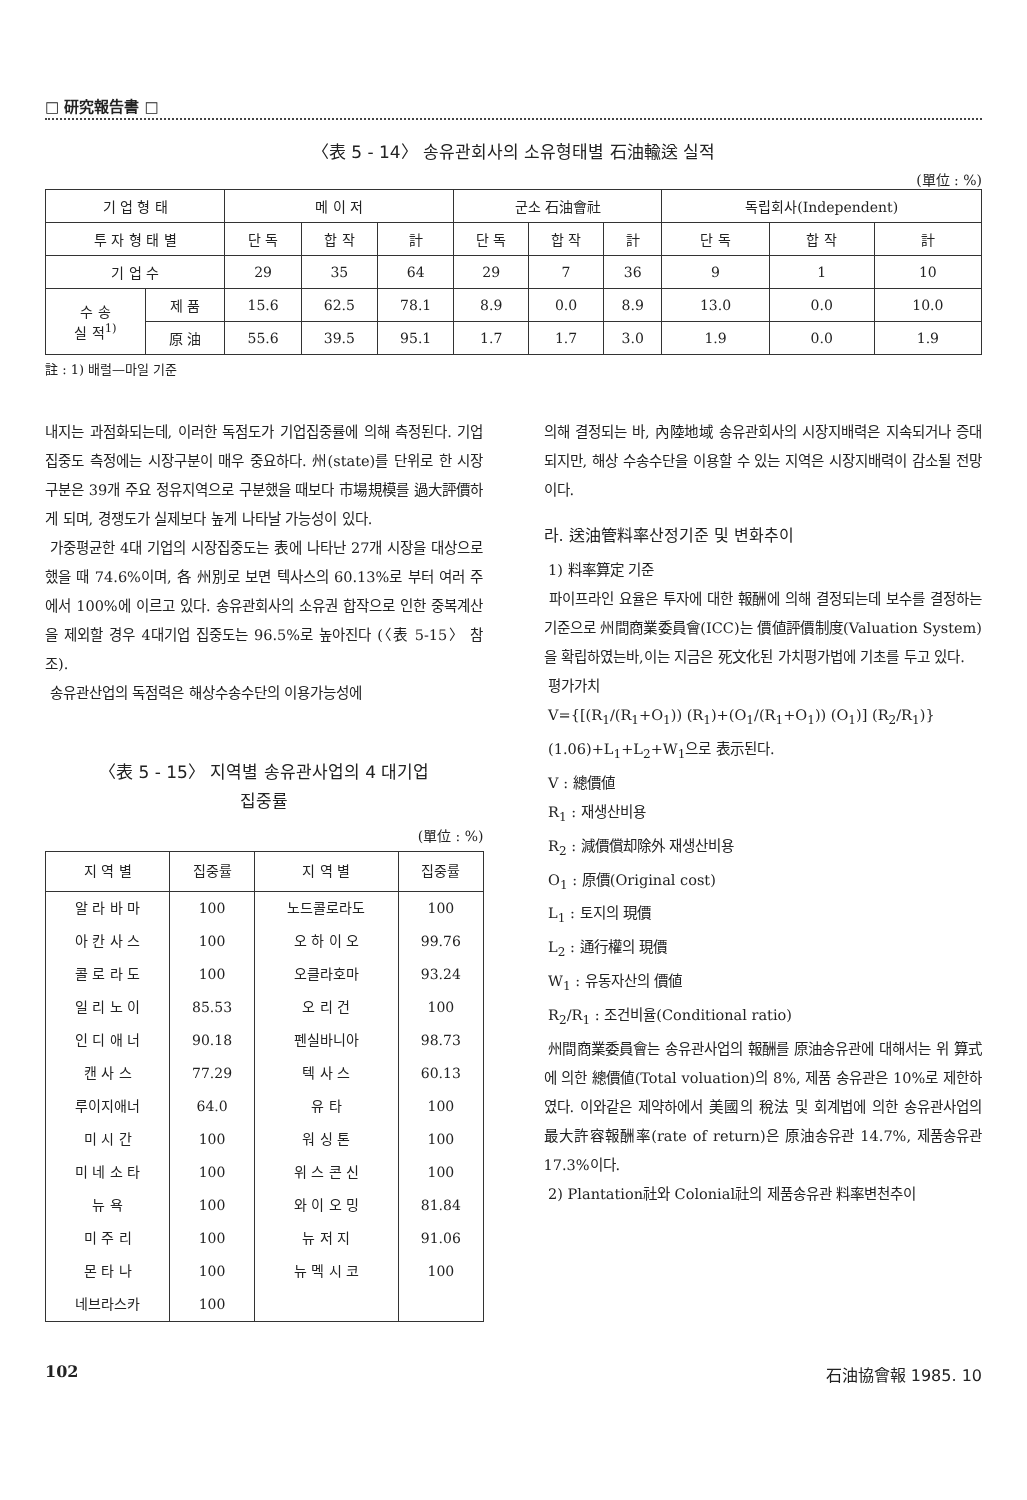□ 研究報告書 □
〈表 5 - 14〉 송유관회사의 소유형태별 石油輸送 실적
(單位 : %)
| 기 업 형 태 | | 메 이 저 | | | 군소 石油會社 | | | 독립회사(Independent) | | |
| --- | --- | --- | --- | --- | --- | --- | --- | --- | --- | --- |
| 투 자 형 태 별 | | 단 독 | 합 작 | 計 | 단 독 | 합 작 | 計 | 단 독 | 합 작 | 計 |
| 기 업 수 | | 29 | 35 | 64 | 29 | 7 | 36 | 9 | 1 | 10 |
| 수 송 실 적<sup>1)</sup> | 제 품 | 15.6 | 62.5 | 78.1 | 8.9 | 0.0 | 8.9 | 13.0 | 0.0 | 10.0 |
| | 原 油 | 55.6 | 39.5 | 95.1 | 1.7 | 1.7 | 3.0 | 1.9 | 0.0 | 1.9 |
註 : 1) 배럴—마일 기준
내지는 과점화되는데, 이러한 독점도가 기업집중률에 의해 측정된다. 기업집중도 측정에는 시장구분이 매우 중요하다. 州(state)를 단위로 한 시장구분은 39개 주요 정유지역으로 구분했을 때보다 市場規模를 過大評價하게 되며, 경쟁도가 실제보다 높게 나타날 가능성이 있다.
가중평균한 4대 기업의 시장집중도는 表에 나타난 27개 시장을 대상으로 했을 때 74.6%이며, 各 州別로 보면 텍사스의 60.13%로 부터 여러 주에서 100%에 이르고 있다. 송유관회사의 소유권 합작으로 인한 중복계산을 제외할 경우 4대기업 집중도는 96.5%로 높아진다 (〈表 5-15〉 참조).
송유관산업의 독점력은 해상수송수단의 이용가능성에
〈表 5 - 15〉 지역별 송유관사업의 4 대기업
집중률
(單位 : %)
| 지 역 별 | 집중률 | 지 역 별 | 집중률 |
| --- | --- | --- | --- |
| 알 라 바 마 | 100 | 노드콜로라도 | 100 |
| 아 칸 사 스 | 100 | 오 하 이 오 | 99.76 |
| 콜 로 라 도 | 100 | 오클라호마 | 93.24 |
| 일 리 노 이 | 85.53 | 오 리 건 | 100 |
| 인 디 애 너 | 90.18 | 펜실바니아 | 98.73 |
| 캔 사 스 | 77.29 | 텍 사 스 | 60.13 |
| 루이지애너 | 64.0 | 유 타 | 100 |
| 미 시 간 | 100 | 워 싱 톤 | 100 |
| 미 네 소 타 | 100 | 위 스 콘 신 | 100 |
| 뉴 욕 | 100 | 와 이 오 밍 | 81.84 |
| 미 주 리 | 100 | 뉴 저 지 | 91.06 |
| 몬 타 나 | 100 | 뉴 멕 시 코 | 100 |
| 네브라스카 | 100 | | |
의해 결정되는 바, 內陸地域 송유관회사의 시장지배력은 지속되거나 증대되지만, 해상 수송수단을 이용할 수 있는 지역은 시장지배력이 감소될 전망이다.
라. 送油管料率산정기준 및 변화추이
1) 料率算定 기준
파이프라인 요율은 투자에 대한 報酬에 의해 결정되는데 보수를 결정하는 기준으로 州間商業委員會(ICC)는 價値評價制度(Valuation System)을 확립하였는바,이는 지금은 死文化된 가치평가법에 기초를 두고 있다.
평가가치
V={[(R<sub>1</sub>/(R<sub>1</sub>+O<sub>1</sub>)) (R<sub>1</sub>)+(O<sub>1</sub>/(R<sub>1</sub>+O<sub>1</sub>)) (O<sub>1</sub>)] (R<sub>2</sub>/R<sub>1</sub>)}
(1.06)+L<sub>1</sub>+L<sub>2</sub>+W<sub>1</sub>으로 表示된다.
V : 總價値
R<sub>1</sub> : 재생산비용
R<sub>2</sub> : 減價償却除外 재생산비용
O<sub>1</sub> : 原價(Original cost)
L<sub>1</sub> : 토지의 現價
L<sub>2</sub> : 通行權의 現價
W<sub>1</sub> : 유동자산의 價値
R<sub>2</sub>/R<sub>1</sub> : 조건비율(Conditional ratio)
州間商業委員會는 송유관사업의 報酬를 原油송유관에 대해서는 위 算式에 의한 總價値(Total voluation)의 8%, 제품 송유관은 10%로 제한하였다. 이와같은 제약하에서 美國의 稅法 및 회계법에 의한 송유관사업의 最大許容報酬率(rate of return)은 原油송유관 14.7%, 제품송유관 17.3%이다.
2) Plantation社와 Colonial社의 제품송유관 料率변천추이
102 石油協會報 1985. 10